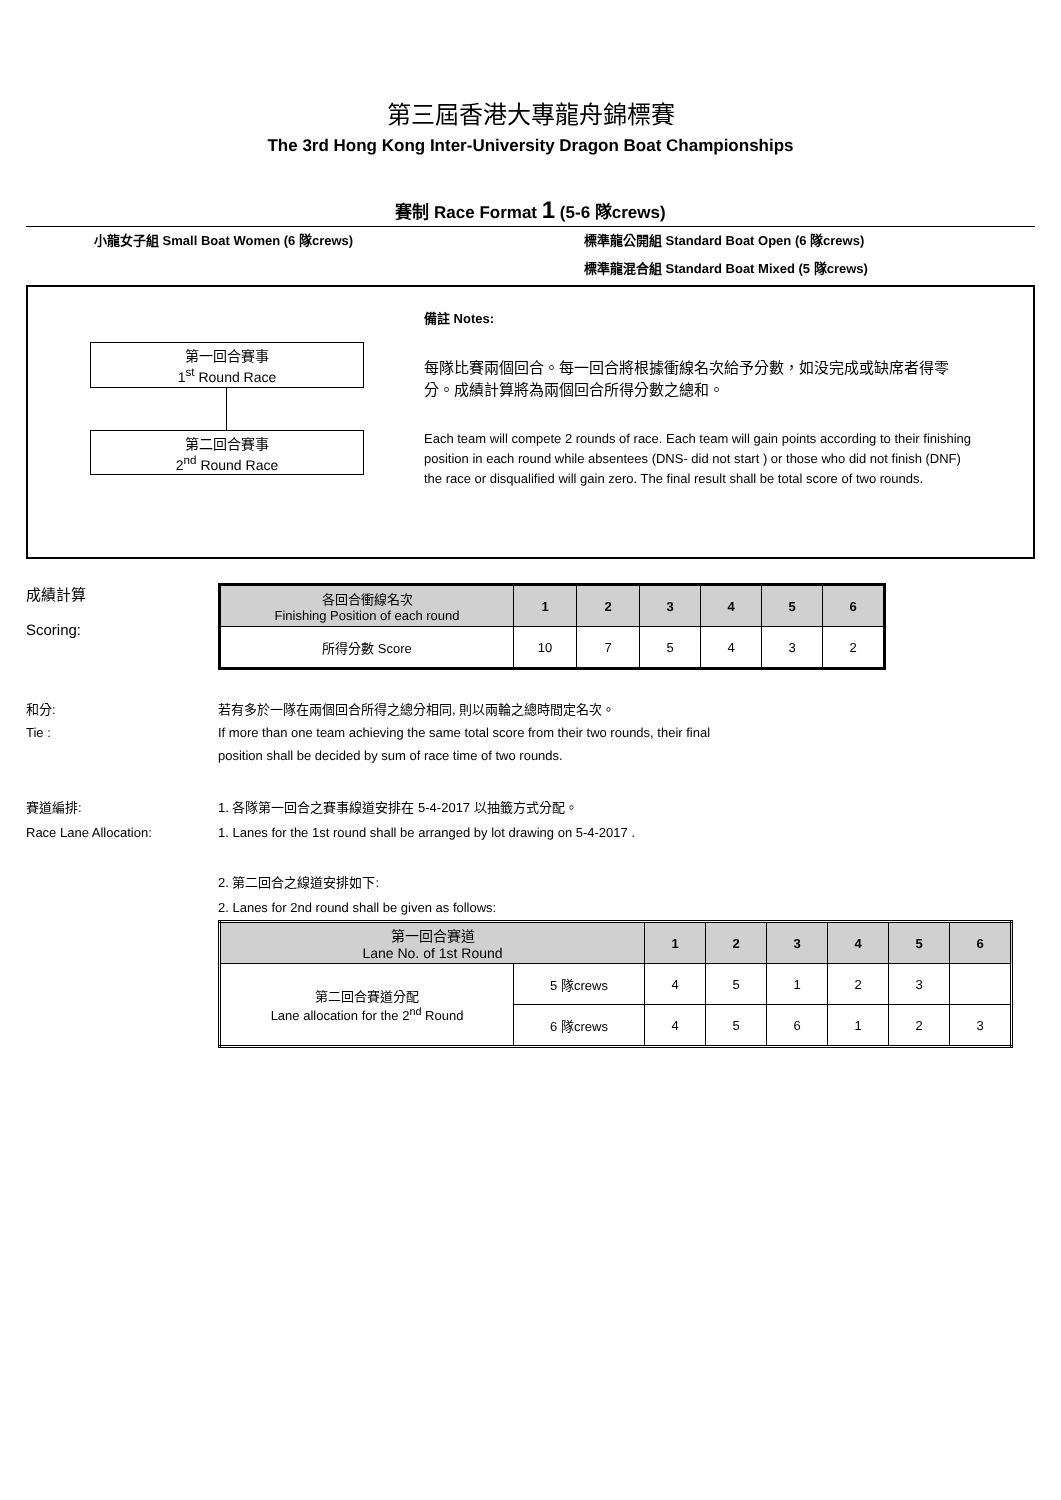第三屆香港大專龍舟錦標賽
The 3rd Hong Kong Inter-University Dragon Boat Championships
賽制 Race Format 1 (5-6 隊crews)
小龍女子組 Small Boat Women (6 隊crews) 標準龍公開組 Standard Boat Open (6 隊crews)
標準龍混合組 Standard Boat Mixed (5 隊crews)
第一回合賽事
1<sup>st</sup> Round Race
第二回合賽事
2<sup>nd</sup> Round Race
備註 Notes:
每隊比賽兩個回合。每一回合將根據衝線名次給予分數，如没完成或缺席者得零分。成績計算將為兩個回合所得分數之總和。
Each team will compete 2 rounds of race. Each team will gain points according to their finishing position in each round while absentees (DNS- did not start ) or those who did not finish (DNF) the race or disqualified will gain zero. The final result shall be total score of two rounds.
成績計算
Scoring:
| 各回合衝線名次 Finishing Position of each round | 1 | 2 | 3 | 4 | 5 | 6 |
| --- | --- | --- | --- | --- | --- | --- |
| 所得分數 Score | 10 | 7 | 5 | 4 | 3 | 2 |
和分:
Tie :
若有多於一隊在兩個回合所得之總分相同, 則以兩輪之總時間定名次。
If more than one team achieving the same total score from their two rounds, their final
position shall be decided by sum of race time of two rounds.
賽道編排:
Race Lane Allocation:
1. 各隊第一回合之賽事線道安排在 5-4-2017 以抽籤方式分配。
1. Lanes for the 1st round shall be arranged by lot drawing on 5-4-2017 .
2. 第二回合之線道安排如下:
2. Lanes for 2nd round shall be given as follows:
| 第一回合賽道 Lane No. of 1st Round | | 1 | 2 | 3 | 4 | 5 | 6 |
| --- | --- | --- | --- | --- | --- | --- | --- |
| 第二回合賽道分配 Lane allocation for the 2<sup>nd</sup> Round | 5 隊crews | 4 | 5 | 1 | 2 | 3 | |
| | 6 隊crews | 4 | 5 | 6 | 1 | 2 | 3 |